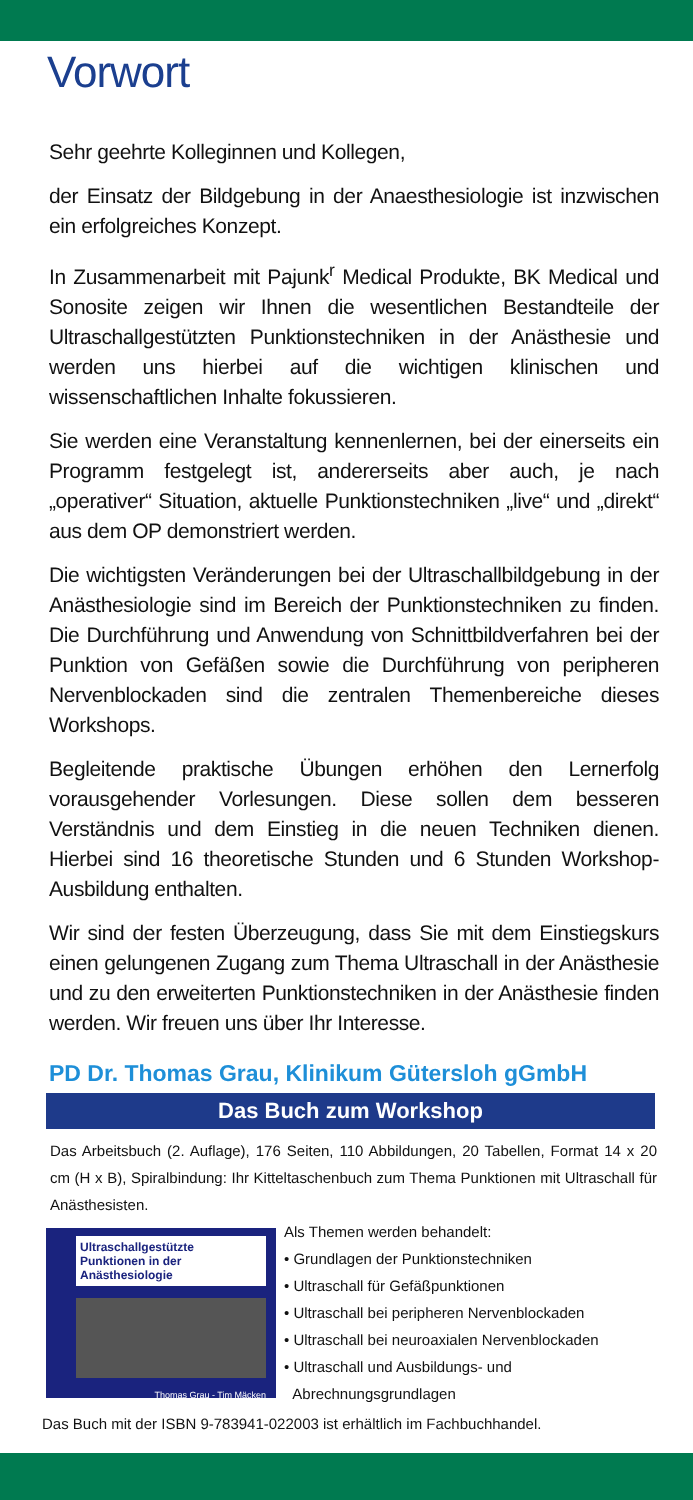Vorwort
Sehr geehrte Kolleginnen und Kollegen,
der Einsatz der Bildgebung in der Anaesthesiologie ist inzwischen ein erfolgreiches Konzept.
In Zusammenarbeit mit Pajunk<sup>r</sup> Medical Produkte, BK Medical und Sonosite zeigen wir Ihnen die wesentlichen Bestandteile der Ultraschallgestützten Punktionstechniken in der Anästhesie und werden uns hierbei auf die wichtigen klinischen und wissenschaftlichen Inhalte fokussieren.
Sie werden eine Veranstaltung kennenlernen, bei der einerseits ein Programm festgelegt ist, andererseits aber auch, je nach „operativer“ Situation, aktuelle Punktionstechniken „live“ und „direkt“ aus dem OP demonstriert werden.
Die wichtigsten Veränderungen bei der Ultraschallbildgebung in der Anästhesiologie sind im Bereich der Punktionstechniken zu finden. Die Durchführung und Anwendung von Schnittbildverfahren bei der Punktion von Gefäßen sowie die Durchführung von peripheren Nervenblockaden sind die zentralen Themenbereiche dieses Workshops.
Begleitende praktische Übungen erhöhen den Lernerfolg vorausgehender Vorlesungen. Diese sollen dem besseren Verständnis und dem Einstieg in die neuen Techniken dienen. Hierbei sind 16 theoretische Stunden und 6 Stunden Workshop-Ausbildung enthalten.
Wir sind der festen Überzeugung, dass Sie mit dem Einstiegskurs einen gelungenen Zugang zum Thema Ultraschall in der Anästhesie und zu den erweiterten Punktionstechniken in der Anästhesie finden werden. Wir freuen uns über Ihr Interesse.
PD Dr. Thomas Grau, Klinikum Gütersloh gGmbH
Das Buch zum Workshop
Das Arbeitsbuch (2. Auflage), 176 Seiten, 110 Abbildungen, 20 Tabellen, Format 14 x 20 cm (H x B), Spiralbindung: Ihr Kitteltaschenbuch zum Thema Punktionen mit Ultraschall für Anästhesisten.
Ultraschallgestützte Punktionen in der Anästhesiologie
Thomas Grau - Tim Mäcken
Als Themen werden behandelt:
• Grundlagen der Punktionstechniken
• Ultraschall für Gefäßpunktionen
• Ultraschall bei peripheren Nervenblockaden
• Ultraschall bei neuroaxialen Nervenblockaden
• Ultraschall und Ausbildungs- und
Abrechnungsgrundlagen
Das Buch mit der ISBN 9-783941-022003 ist erhältlich im Fachbuchhandel.